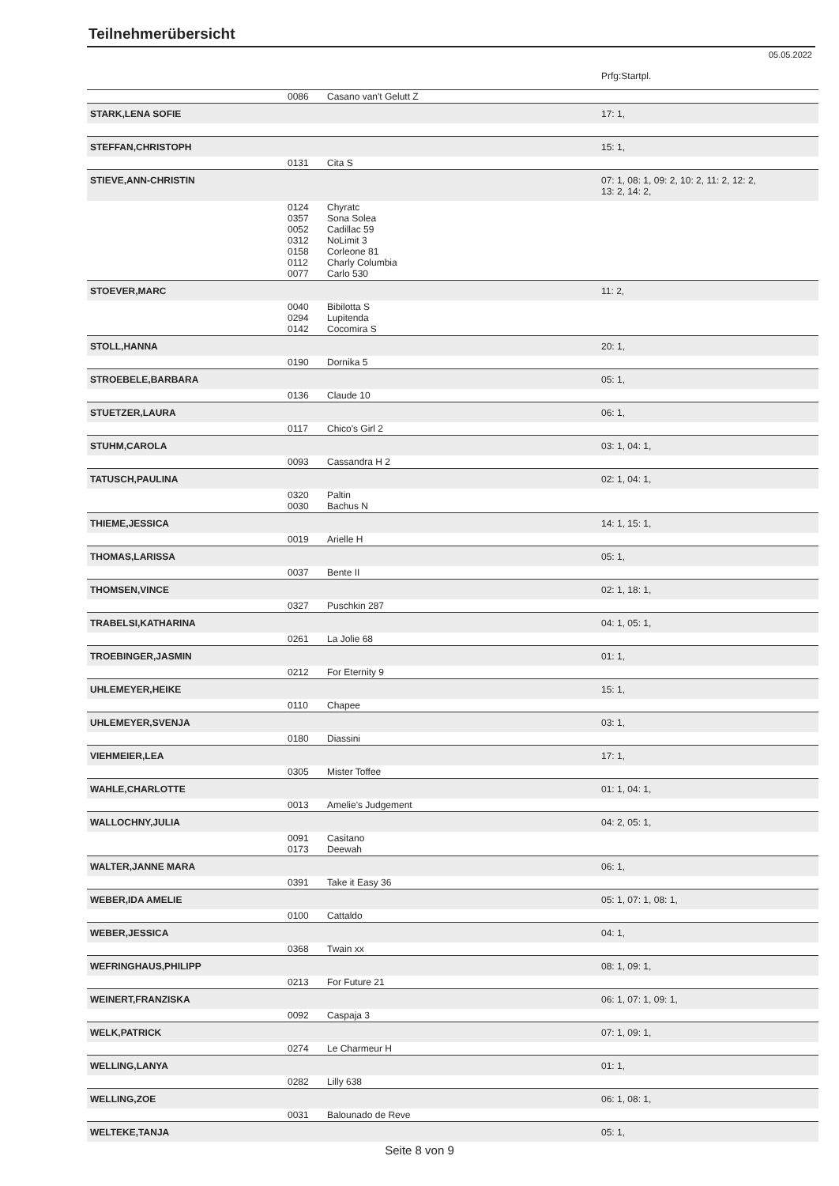Teilnehmerübersicht
05.05.2022
| | | | Prfg:Startpl. |
| | 0086 | Casano van't Gelutt Z | |
| STARK,LENA SOFIE | | | 17: 1, |
| STEFFAN,CHRISTOPH | | | 15: 1, |
| | 0131 | Cita S | |
| STIEVE,ANN-CHRISTIN | | | 07: 1, 08: 1, 09: 2, 10: 2, 11: 2, 12: 2, 13: 2, 14: 2, |
| | 0124 0357 0052 0312 0158 0112 0077 | Chyratc Sona Solea Cadillac 59 NoLimit 3 Corleone 81 Charly Columbia Carlo 530 | |
| STOEVER,MARC | | | 11: 2, |
| | 0040 0294 0142 | Bibilotta S Lupitenda Cocomira S | |
| STOLL,HANNA | | | 20: 1, |
| | 0190 | Dornika 5 | |
| STROEBELE,BARBARA | | | 05: 1, |
| | 0136 | Claude 10 | |
| STUETZER,LAURA | | | 06: 1, |
| | 0117 | Chico's Girl 2 | |
| STUHM,CAROLA | | | 03: 1, 04: 1, |
| | 0093 | Cassandra H 2 | |
| TATUSCH,PAULINA | | | 02: 1, 04: 1, |
| | 0320 0030 | Paltin Bachus N | |
| THIEME,JESSICA | | | 14: 1, 15: 1, |
| | 0019 | Arielle H | |
| THOMAS,LARISSA | | | 05: 1, |
| | 0037 | Bente II | |
| THOMSEN,VINCE | | | 02: 1, 18: 1, |
| | 0327 | Puschkin 287 | |
| TRABELSI,KATHARINA | | | 04: 1, 05: 1, |
| | 0261 | La Jolie 68 | |
| TROEBINGER,JASMIN | | | 01: 1, |
| | 0212 | For Eternity 9 | |
| UHLEMEYER,HEIKE | | | 15: 1, |
| | 0110 | Chapee | |
| UHLEMEYER,SVENJA | | | 03: 1, |
| | 0180 | Diassini | |
| VIEHMEIER,LEA | | | 17: 1, |
| | 0305 | Mister Toffee | |
| WAHLE,CHARLOTTE | | | 01: 1, 04: 1, |
| | 0013 | Amelie's Judgement | |
| WALLOCHNY,JULIA | | | 04: 2, 05: 1, |
| | 0091 0173 | Casitano Deewah | |
| WALTER,JANNE MARA | | | 06: 1, |
| | 0391 | Take it Easy 36 | |
| WEBER,IDA AMELIE | | | 05: 1, 07: 1, 08: 1, |
| | 0100 | Cattaldo | |
| WEBER,JESSICA | | | 04: 1, |
| | 0368 | Twain xx | |
| WEFRINGHAUS,PHILIPP | | | 08: 1, 09: 1, |
| | 0213 | For Future 21 | |
| WEINERT,FRANZISKA | | | 06: 1, 07: 1, 09: 1, |
| | 0092 | Caspaja 3 | |
| WELK,PATRICK | | | 07: 1, 09: 1, |
| | 0274 | Le Charmeur H | |
| WELLING,LANYA | | | 01: 1, |
| | 0282 | Lilly 638 | |
| WELLING,ZOE | | | 06: 1, 08: 1, |
| | 0031 | Balounado de Reve | |
| WELTEKE,TANJA | | | 05: 1, |
Seite 8 von 9